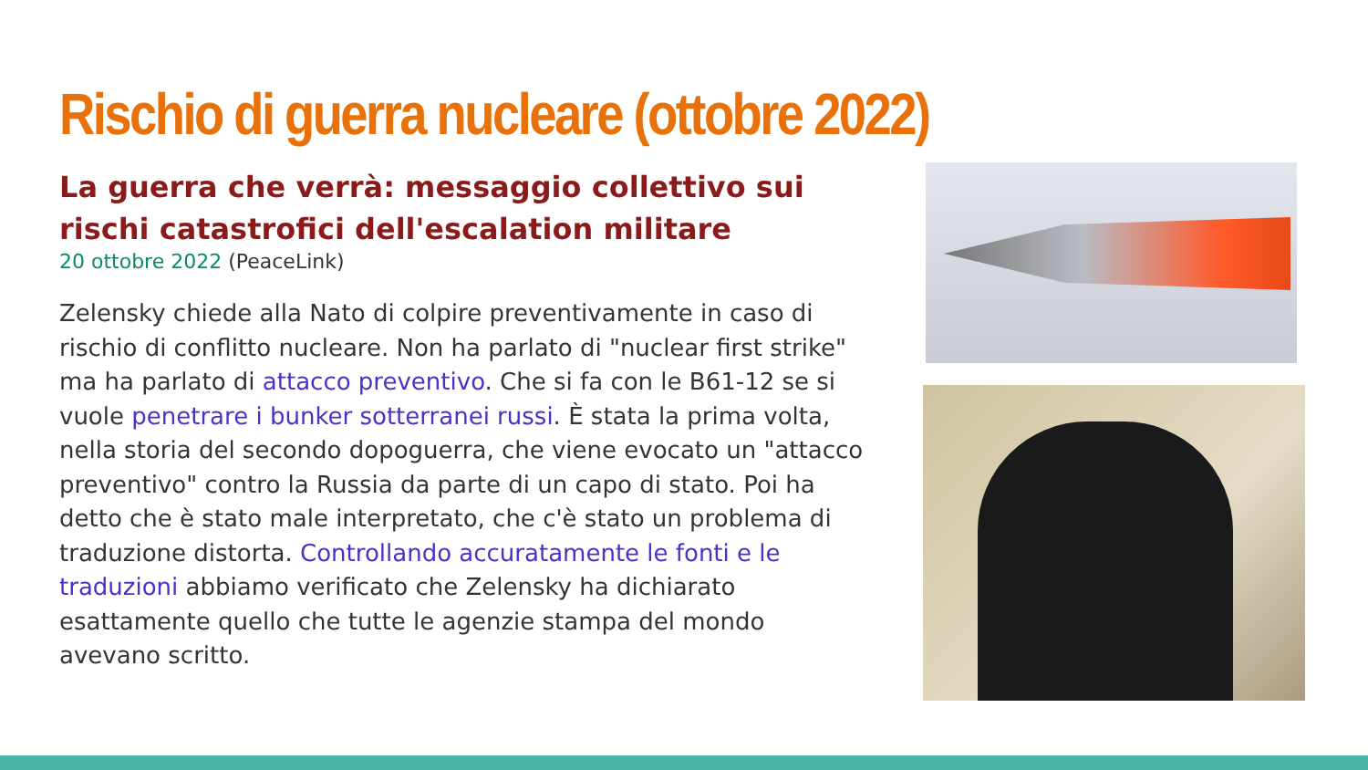Rischio di guerra nucleare (ottobre 2022)
La guerra che verrà: messaggio collettivo sui rischi catastrofici dell'escalation militare
20 ottobre 2022 (PeaceLink)
Zelensky chiede alla Nato di colpire preventivamente in caso di rischio di conflitto nucleare. Non ha parlato di "nuclear first strike" ma ha parlato di attacco preventivo. Che si fa con le B61-12 se si vuole penetrare i bunker sotterranei russi. È stata la prima volta, nella storia del secondo dopoguerra, che viene evocato un "attacco preventivo" contro la Russia da parte di un capo di stato. Poi ha detto che è stato male interpretato, che c'è stato un problema di traduzione distorta. Controllando accuratamente le fonti e le traduzioni abbiamo verificato che Zelensky ha dichiarato esattamente quello che tutte le agenzie stampa del mondo avevano scritto.